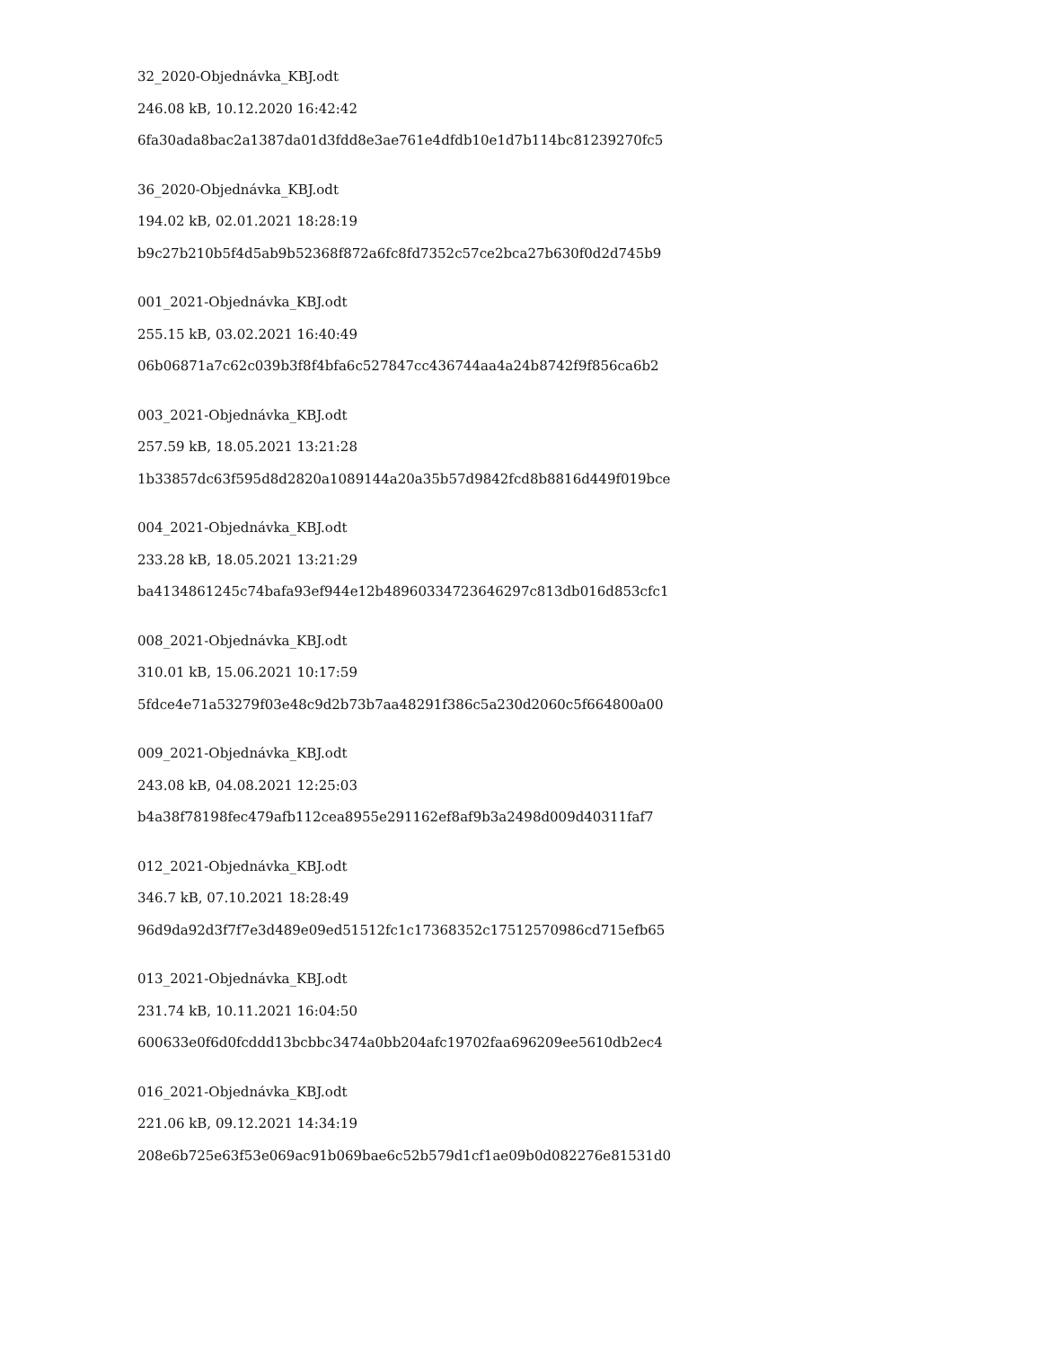32_2020-Objednávka_KBJ.odt
246.08 kB, 10.12.2020 16:42:42
6fa30ada8bac2a1387da01d3fdd8e3ae761e4dfdb10e1d7b114bc81239270fc5
36_2020-Objednávka_KBJ.odt
194.02 kB, 02.01.2021 18:28:19
b9c27b210b5f4d5ab9b52368f872a6fc8fd7352c57ce2bca27b630f0d2d745b9
001_2021-Objednávka_KBJ.odt
255.15 kB, 03.02.2021 16:40:49
06b06871a7c62c039b3f8f4bfa6c527847cc436744aa4a24b8742f9f856ca6b2
003_2021-Objednávka_KBJ.odt
257.59 kB, 18.05.2021 13:21:28
1b33857dc63f595d8d2820a1089144a20a35b57d9842fcd8b8816d449f019bce
004_2021-Objednávka_KBJ.odt
233.28 kB, 18.05.2021 13:21:29
ba4134861245c74bafa93ef944e12b48960334723646297c813db016d853cfc1
008_2021-Objednávka_KBJ.odt
310.01 kB, 15.06.2021 10:17:59
5fdce4e71a53279f03e48c9d2b73b7aa48291f386c5a230d2060c5f664800a00
009_2021-Objednávka_KBJ.odt
243.08 kB, 04.08.2021 12:25:03
b4a38f78198fec479afb112cea8955e291162ef8af9b3a2498d009d40311faf7
012_2021-Objednávka_KBJ.odt
346.7 kB, 07.10.2021 18:28:49
96d9da92d3f7f7e3d489e09ed51512fc1c17368352c17512570986cd715efb65
013_2021-Objednávka_KBJ.odt
231.74 kB, 10.11.2021 16:04:50
600633e0f6d0fcddd13bcbbc3474a0bb204afc19702faa696209ee5610db2ec4
016_2021-Objednávka_KBJ.odt
221.06 kB, 09.12.2021 14:34:19
208e6b725e63f53e069ac91b069bae6c52b579d1cf1ae09b0d082276e81531d0